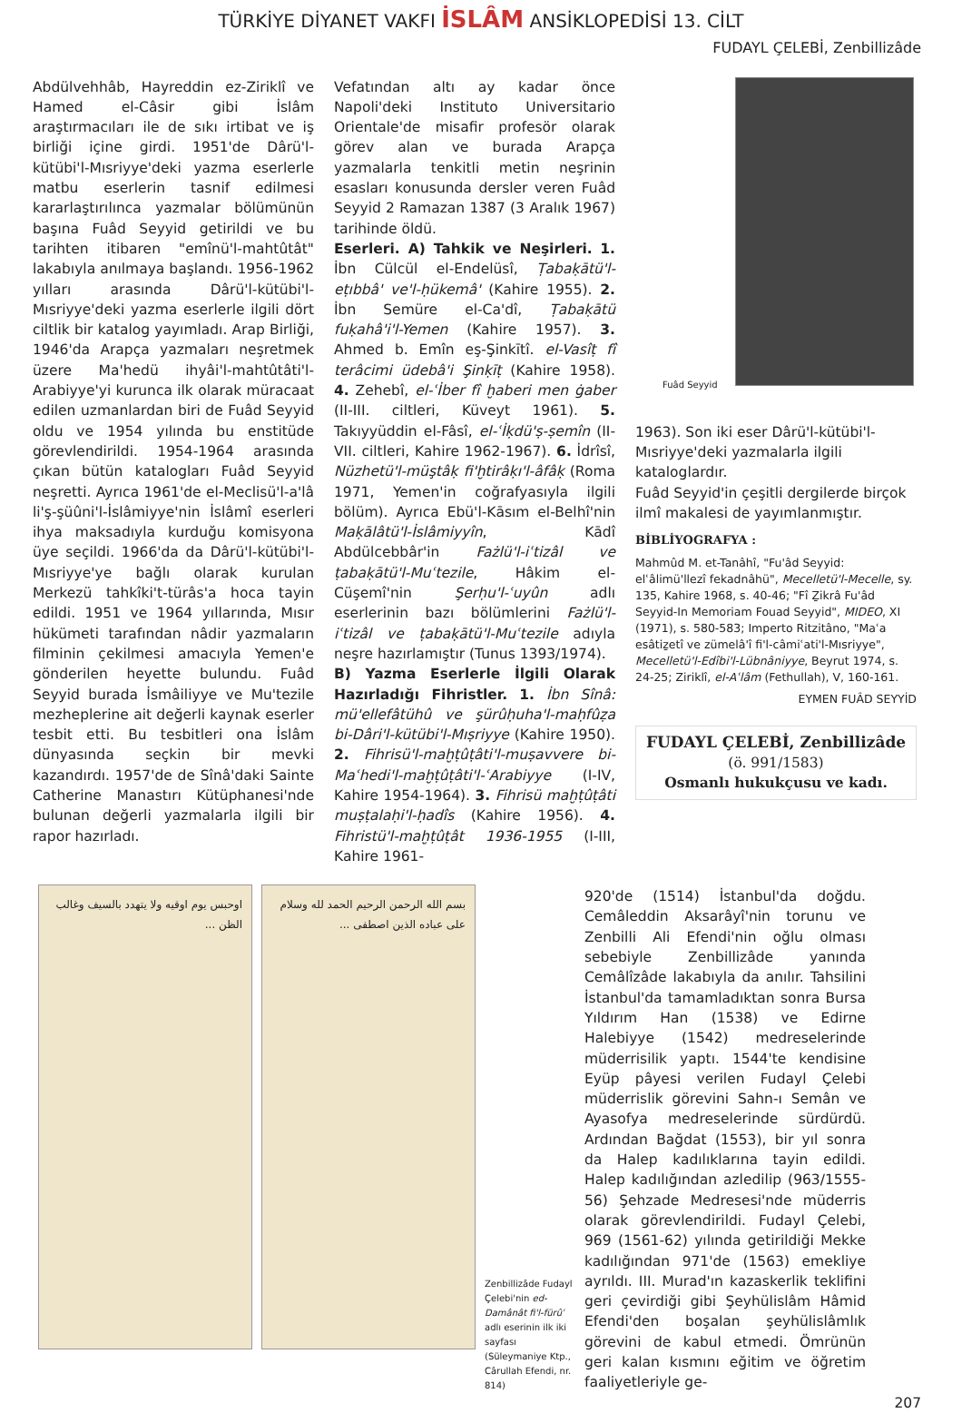TÜRKİYE DİYANET VAKFI İSLÂM ANSİKLOPEDİSİ 13. CİLT
FUDAYL ÇELEBİ, Zenbillizâde
Abdülvehhâb, Hayreddin ez-Ziriklî ve Hamed el-Câsir gibi İslâm araştırmacıları ile de sıkı irtibat ve iş birliği içine girdi. 1951'de Dârü'l-kütübi'l-Mısriyye'deki yazma eserlerle matbu eserlerin tasnif edilmesi kararlaştırılınca yazmalar bölümünün başına Fuâd Seyyid getirildi ve bu tarihten itibaren "emînü'l-mahtûtât" lakabıyla anılmaya başlandı. 1956-1962 yılları arasında Dârü'l-kütübi'l-Mısriyye'deki yazma eserlerle ilgili dört ciltlik bir katalog yayımladı. Arap Birliği, 1946'da Arapça yazmaları neşretmek üzere Ma'hedü ihyâi'l-mahtûtâti'l-Arabiyye'yi kurunca ilk olarak müracaat edilen uzmanlardan biri de Fuâd Seyyid oldu ve 1954 yılında bu enstitüde görevlendirildi. 1954-1964 arasında çıkan bütün katalogları Fuâd Seyyid neşretti. Ayrıca 1961'de el-Meclisü'l-a'lâ li'ş-şüûni'l-İslâmiyye'nin İslâmî eserleri ihya maksadıyla kurduğu komisyona üye seçildi. 1966'da da Dârü'l-kütübi'l-Mısriyye'ye bağlı olarak kurulan Merkezü tahkîki't-türâs'a hoca tayin edildi. 1951 ve 1964 yıllarında, Mısır hükümeti tarafından nâdir yazmaların filminin çekilmesi amacıyla Yemen'e gönderilen heyette bulundu. Fuâd Seyyid burada İsmâiliyye ve Mu'tezile mezheplerine ait değerli kaynak eserler tesbit etti. Bu tesbitleri ona İslâm dünyasında seçkin bir mevki kazandırdı. 1957'de de Sînâ'daki Sainte Catherine Manastırı Kütüphanesi'nde bulunan değerli yazmalarla ilgili bir rapor hazırladı.
Vefatından altı ay kadar önce Napoli'deki Instituto Universitario Orientale'de misafir profesör olarak görev alan ve burada Arapça yazmalarla tenkitli metin neşrinin esasları konusunda dersler veren Fuâd Seyyid 2 Ramazan 1387 (3 Aralık 1967) tarihinde öldü.
Eserleri. A) Tahkik ve Neşirleri. 1. İbn Cülcül el-Endelüsî, Ṭabaḳātü'l-eṭıbbâ' ve'l-ḥükemâ' (Kahire 1955). 2. İbn Semüre el-Ca'dî, Ṭabaḳātü fuḳahâ'i'l-Yemen (Kahire 1957). 3. Ahmed b. Emîn eş-Şinkītî. el-Vasîṭ fî terâcimi üdebâ'i Şinḳīṭ (Kahire 1958). 4. Zehebî, el-ʿİber fî ḫaberi men ġaber (II-III. ciltleri, Küveyt 1961). 5. Takıyyüddin el-Fâsî, el-ʿİḳdü'ṣ-ṣemîn (II-VII. ciltleri, Kahire 1962-1967). 6. İdrîsî, Nüzhetü'l-müştâḳ fi'ḫtirâḳı'l-âfâḳ (Roma 1971, Yemen'in coğrafyasıyla ilgili bölüm). Ayrıca Ebü'l-Kāsım el-Belhî'nin Maḳālâtü'l-İslâmiyyîn, Kādî Abdülcebbâr'in Fażlü'l-iʿtizâl ve ṭabaḳātü'l-Muʿtezile, Hâkim el-Cüşemî'nin Şerḥu'l-ʿuyûn adlı eserlerinin bazı bölümlerini Fażlü'l-iʿtizâl ve ṭabaḳātü'l-Muʿtezile adıyla neşre hazırlamıştır (Tunus 1393/1974).
B) Yazma Eserlerle İlgili Olarak Hazırladığı Fihristler. 1. İbn Sînâ: mü'ellefâtühû ve şürûḥuha'l-maḥfûẓa bi-Dâri'l-kütübi'l-Mıṣriyye (Kahire 1950). 2. Fihrisü'l-maḫṭûṭâti'l-muṣavvere bi-Maʿhedi'l-maḫṭûṭâti'l-ʿArabiyye (I-IV, Kahire 1954-1964). 3. Fihrisü maḫṭûṭâti muṣṭalaḥi'l-ḥadîs (Kahire 1956). 4. Fihristü'l-maḫṭûṭât 1936-1955 (I-III, Kahire 1961-
Fuâd Seyyid
1963). Son iki eser Dârü'l-kütübi'l-Mısriyye'deki yazmalarla ilgili kataloglardır.
Fuâd Seyyid'in çeşitli dergilerde birçok ilmî makalesi de yayımlanmıştır.
BİBLİYOGRAFYA :
Mahmûd M. et-Tanâhî, "Fu'âd Seyyid: elʿâlimü'llezî fekadnâhü", Mecelletü'l-Mecelle, sy. 135, Kahire 1968, s. 40-46; "Fî Ẕikrâ Fu'âd Seyyid-In Memoriam Fouad Seyyid", MIDEO, XI (1971), s. 580-583; Imperto Ritzitâno, "Maʿa esâtiẕetî ve zümelâ'î fi'l-câmiʿati'l-Mısriyye", Mecelletü'l-Edîbi'l-Lübnâniyye, Beyrut 1974, s. 24-25; Ziriklî, el-Aʿlâm (Fethullah), V, 160-161.
EYMEN FUÂD SEYYİD
FUDAYL ÇELEBİ, Zenbillizâde
(ö. 991/1583)
Osmanlı hukukçusu ve kadı.
اوحبس يوم اوقيه ولا يتهدد بالسيف وغالب الظن ...
بسم الله الرحمن الرحيم الحمد لله وسلام على عباده الذين اصطفى ...
Zenbillizâde Fudayl Çelebi'nin ed-Damânât fi'l-fürûʿ adlı eserinin ilk iki sayfası (Süleymaniye Ktp., Cârullah Efendi, nr. 814)
920'de (1514) İstanbul'da doğdu. Cemâleddin Aksarâyî'nin torunu ve Zenbilli Ali Efendi'nin oğlu olması sebebiyle Zenbillizâde yanında Cemâlîzâde lakabıyla da anılır. Tahsilini İstanbul'da tamamladıktan sonra Bursa Yıldırım Han (1538) ve Edirne Halebiyye (1542) medreselerinde müderrisilik yaptı. 1544'te kendisine Eyüp pâyesi verilen Fudayl Çelebi müderrislik görevini Sahn-ı Semân ve Ayasofya medreselerinde sürdürdü. Ardından Bağdat (1553), bir yıl sonra da Halep kadılıklarına tayin edildi. Halep kadılığından azledilip (963/1555-56) Şehzade Medresesi'nde müderris olarak görevlendirildi. Fudayl Çelebi, 969 (1561-62) yılında getirildiği Mekke kadılığından 971'de (1563) emekliye ayrıldı. III. Murad'ın kazaskerlik teklifini geri çevirdiği gibi Şeyhülislâm Hâmid Efendi'den boşalan şeyhülislâmlık görevini de kabul etmedi. Ömrünün geri kalan kısmını eğitim ve öğretim faaliyetleriyle ge-
207